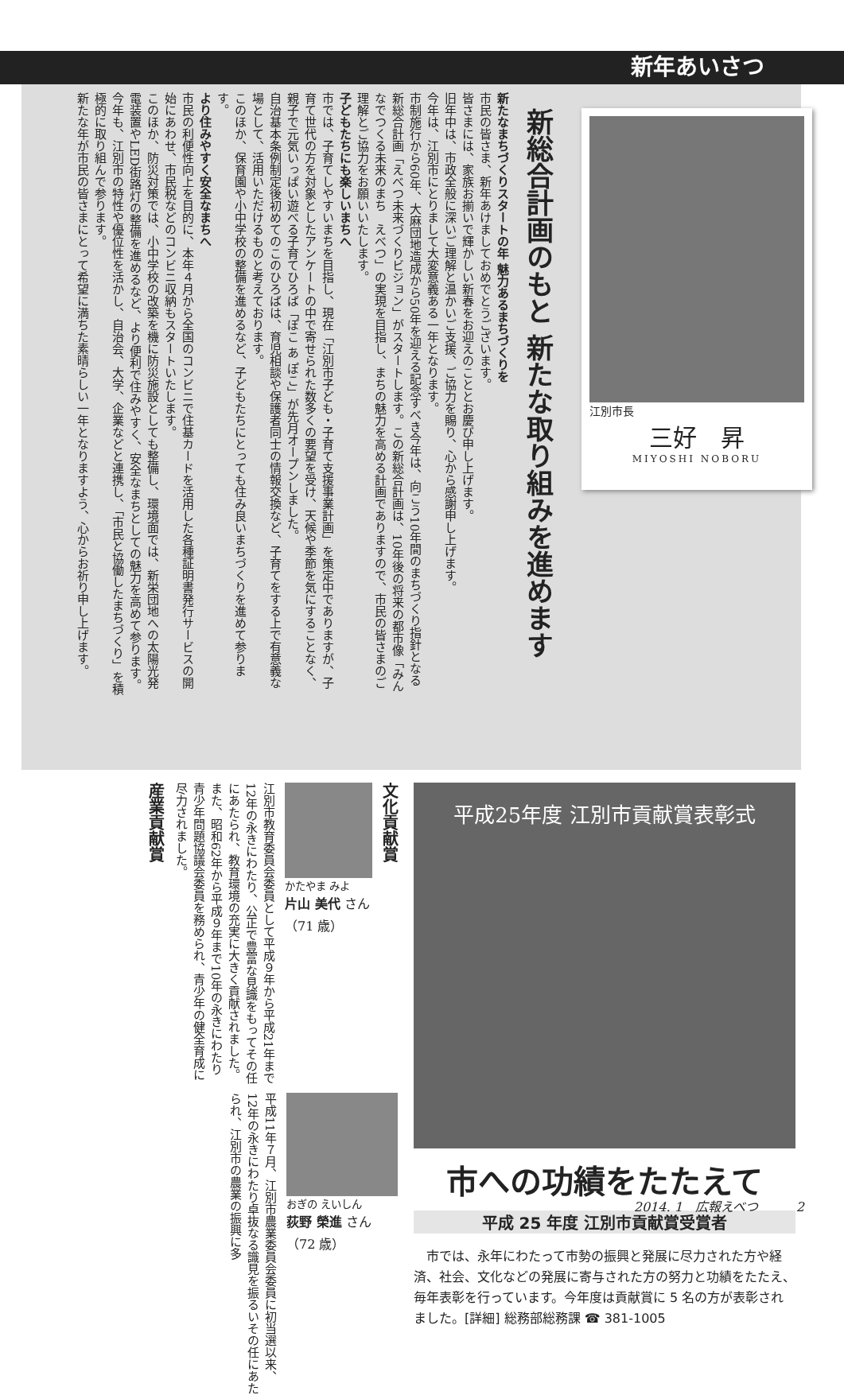新年あいさつ
江別市長
三好　昇
MIYOSHI NOBORU
新総合計画のもと 新たな取り組みを進めます
新たなまちづくりスタートの年 魅力あるまちづくりを
市民の皆さま、新年あけましておめでとうございます。
皆さまには、家族お揃いで輝かしい新春をお迎えのこととお慶び申し上げます。
旧年中は、市政全般に深いご理解と温かいご支援、ご協力を賜り、心から感謝申し上げます。
今年は、江別市にとりまして大変意義ある一年となります。
市制施行から60年、大麻団地造成から50年を迎える記念すべき今年は、向こう10年間のまちづくり指針となる新総合計画「えべつ未来づくりビジョン」がスタートします。この新総合計画は、10年後の将来の都市像「みんなでつくる未来のまち　えべつ」の実現を目指し、まちの魅力を高める計画でありますので、市民の皆さまのご理解とご協力をお願いいたします。
子どもたちにも楽しいまちへ
市では、子育てしやすいまちを目指し、現在「江別市子ども・子育て支援事業計画」を策定中でありますが、子育て世代の方を対象としたアンケートの中で寄せられた数多くの要望を受け、天候や季節を気にすることなく、親子で元気いっぱい遊べる子育てひろば「ぽこ あ ぽこ」が先月オープンしました。
自治基本条例制定後初めてのこのひろばは、育児相談や保護者同士の情報交換など、子育てをする上で有意義な場として、活用いただけるものと考えております。
このほか、保育園や小中学校の整備を進めるなど、子どもたちにとっても住み良いまちづくりを進めて参ります。
より住みやすく安全なまちへ
市民の利便性向上を目的に、本年４月から全国のコンビニで住基カードを活用した各種証明書発行サービスの開始にあわせ、市民税などのコンビニ収納もスタートいたします。
このほか、防災対策では、小中学校の改築を機に防災施設としても整備し、環境面では、新栄団地への太陽光発電装置やLED街路灯の整備を進めるなど、より便利で住みやすく、安全なまちとしての魅力を高めて参ります。
今年も、江別市の特性や優位性を活かし、自治会、大学、企業などと連携し、「市民と協働したまちづくり」を積極的に取り組んで参ります。
新たな年が市民の皆さまにとって希望に満ちた素晴らしい一年となりますよう、心からお祈り申し上げます。
平成25年度 江別市貢献賞表彰式
市への功績をたたえて
平成 25 年度 江別市貢献賞受賞者
　市では、永年にわたって市勢の振興と発展に尽力された方や経済、社会、文化などの発展に寄与された方の努力と功績をたたえ、毎年表彰を行っています。今年度は貢献賞に 5 名の方が表彰されました。[詳細] 総務部総務課 ☎ 381-1005
文化貢献賞
かたやま みよ
片山 美代 さん
（71 歳）
江別市教育委員会委員として平成９年から平成21年まで12年の永きにわたり、公正で豊富な見識をもってその任にあたられ、教育環境の充実に大きく貢献されました。
また、昭和62年から平成９年まで10年の永きにわたり青少年問題協議会委員を務められ、青少年の健全育成に尽力されました。
産業貢献賞
おぎの えいしん
荻野 榮進 さん
（72 歳）
平成11年７月、江別市農業委員会委員に初当選以来、12年の永きにわたり卓抜なる識見を振るいその任にあたられ、江別市の農業の振興に多
2014. 1　広報えべつ　　　2